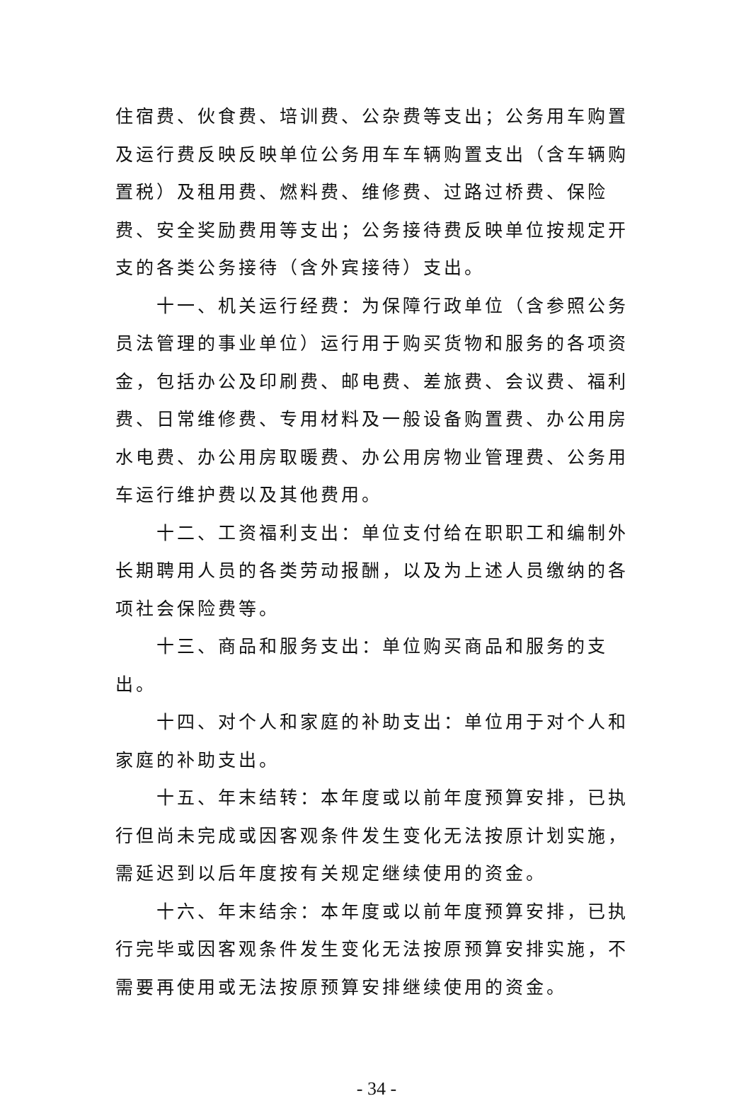住宿费、伙食费、培训费、公杂费等支出；公务用车购置及运行费反映反映单位公务用车车辆购置支出（含车辆购置税）及租用费、燃料费、维修费、过路过桥费、保险费、安全奖励费用等支出；公务接待费反映单位按规定开支的各类公务接待（含外宾接待）支出。
十一、机关运行经费：为保障行政单位（含参照公务员法管理的事业单位）运行用于购买货物和服务的各项资金，包括办公及印刷费、邮电费、差旅费、会议费、福利费、日常维修费、专用材料及一般设备购置费、办公用房水电费、办公用房取暖费、办公用房物业管理费、公务用车运行维护费以及其他费用。
十二、工资福利支出：单位支付给在职职工和编制外长期聘用人员的各类劳动报酬，以及为上述人员缴纳的各项社会保险费等。
十三、商品和服务支出：单位购买商品和服务的支出。
十四、对个人和家庭的补助支出：单位用于对个人和家庭的补助支出。
十五、年末结转：本年度或以前年度预算安排，已执行但尚未完成或因客观条件发生变化无法按原计划实施，需延迟到以后年度按有关规定继续使用的资金。
十六、年末结余：本年度或以前年度预算安排，已执行完毕或因客观条件发生变化无法按原预算安排实施，不需要再使用或无法按原预算安排继续使用的资金。
- 34 -